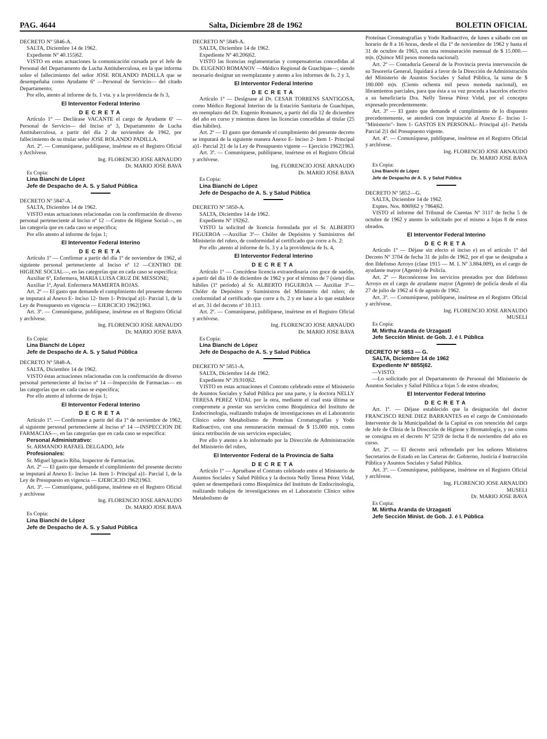PAG. 4644 Salta, Diciembre 28 de 1962 BOLETIN OFICIAL
DECRETO Nº 5846-A.
SALTA, Diciembre 14 de 1962.
Expediente Nº 40.155|62.
VISTO en estas actuaciones la comunicación cursada por el Jefe de Personal del Departamento de Lucha Antituberculosa, en la que informa sobre el fallecimiento del señor JOSE ROLANDO PADILLA que se desempeñaba como Ayudante 6º —Personal de Servicio— del citado Departamento;
Por ello, atento al informe de fs. 1 vta. y a la providencia de fs 3,
El Interventor Federal Interino
DECRETA
Artículo 1º — Declárase VACANTE el cargo de Ayudante 6º —Personal de Servicio— del Inciso nº 3, Departamento de Lucha Antituberculosa, a partir del día 2 de noviembre de 1962, por fallecimiento de su titular señor JOSE ROLANDO PADILLA.
Art. 2º. — Comuníquese, publíquese, insértese en el Registro Oficial y Archívese.
Ing. FLORENCIO JOSE ARNAUDO
Dr. MARIO JOSE BAVA
Es Copia:
Lina Bianchi de López
Jefe de Despacho de A. S. y Salud Pública
DECRETO Nº 5847-A.
SALTA, Diciembre 14 de 1962.
VISTO estas actuaciones relacionadas con la confirmación de diverso personal perteneciente al Inciso nº 12 —Centro de Higiene Social—, en las categoría que en cada caso se especifica;
Por ello atento al informe de fojas 1;
El Interventor Federal Interino
DECRETA
Artículo 1º — Confirmar a partir del día 1º de noviembre de 1962, al siguiente personal perteneciente al Inciso nº 12 —CENTRO DE HIGIENE SOCIAL—, en las categorías que en cada caso se especifica:
Auxiliar 6º, Enfermera, MARIA LUISA CRUZ DE MESSONE;
Auxiliar 1º, Ayud. Enfermera MAMERTA ROJAS.
Art. 2º — El gasto que demande el cumplimiento del presente decreto se imputará al Anexo E- Inciso 12- Item 1- Principal a)1- Parcial 1, de la Ley de Presupuesto en vigencia — EJERCICIO 1962|1963.
Art. 3º. — Comuníquese, publíquese, insértese en el Registro Oficial y archívese.
Ing. FLORENCIO JOSE ARNAUDO
Dr. MARIO JOSE BAVA
Es Copia:
Lina Bianchi de López
Jefe de Despacho de A. S. y Salud Pública
DECRETO Nº 5848-A.
SALTA, Diciembre 14 de 1962.
VISTO éstas actuaciones relacionadas con la confirmación de diverso personal perteneciente al Inciso nº 14 —Inspección de Farmacias— en las categorías que en cada caso se especifica;
Por ello atento al informe de fojas 1;
El Interventor Federal Interino
DECRETA
Artículo 1º. — Confírmase a partir del día 1º de noviembre de 1962, al siguiente personal perteneciente al Inciso nº 14 —INSPECCION DE FARMACIAS—, en las categorías que en cada caso se especifica:
Personal Administrativo:
Sr. ARMANDO RAFAEL DELGADO, Jefe
Profesionales:
Sr. Miguel Ignacio Riba, Inspector de Farmacias.
Art. 2º — El gasto que demande el cumplimiento del presente decreto se imputará al Anexo E- Inciso 14- Item 1- Principal a)1- Parcial 1, de la Ley de Presupuesto en vigencia — EJERCICIO 1962|1963.
Art. 3º. — Comuníquese, publíquese, insértese en el Registro Oficial y archívese
Ing. FLORENCIO JOSE ARNAUDO
Dr. MARIO JOSE BAVA
Es Copia:
Lina Bianchi de López
Jefe de Despacho de A. S. y Salud Pública
DECRETO Nº 5849-A.
SALTA, Diciembre 14 de 1962.
Expediente Nº 40.206|62.
VISTO las licencias reglamentarias y compensatorias concedidas al Dr. EUGENIO ROMANOV —Médico Regional de Guachipas—; siendo necesario designar un reemplazante y atento a los informes de fs. 2 y 3,
El Interventor Federal Interino
DECRETA
Artículo 1º — Desígnase al Dr. CESAR TORRENS SANTIGOSA, como Médico Regional Interino de la Estación Sanitaria de Guachipas, en reemplazo del Dr. Eugenio Romanov, a partir del día 12 de diciembre del año en curso y mientras duren las licencias concedidas al titular (25 días hábiles).
Art. 2º — El gasto que demande el cumplimiento del presente decreto se imputará de la siguiente manera Anexo E- Inciso 2- Item 1- Principal a)1- Parcial 2|1 de la Ley de Presupuesto vigente — Ejercicio 1962|1963.
Art. 3º. — Comuníquese, publíquese, insértese en el Registro Oficial y archívese.
Ing. FLORENCIO JOSE ARNAUDO
Dr. MARIO JOSE BAVA
Es Copia:
Lina Bianchi de López
Jefe de Despacho de A. S. y Salud Pública
DECRETO Nº 5850-A.
SALTA, Diciembre 14 de 1962.
Expediente Nº 192|62.
VISTO la solicitud de licencia formulada por el Sr. ALBERTO FIGUEROA —Auxiliar 3º— Chófer de Depósitos y Suministros del Ministerio del rubro, de conformidad al certificado que corre a fs. 2:
Por ello ,atento al informe de fs. 3 y a la providencia de fs. 4,
El Interventor Federal Interino
DECRETA
Artículo 1º — Concédese licencia extraordinaria con goce de sueldo, a partir del día 10 de diciembre de 1962 y por el término de 7 (siete) días hábiles (1º período) al Sr. ALBERTO FIGUEROA — Auxiliar 3º— Chófer de Depósitos y Suministros del Ministerio del rubro; de conformidad al certificado que corre a fs. 2 y en base a lo que establece el art. 31 del decreto nº 10.113.
Art. 2º. — Comuníquese, publíquese, insértese en el Registro Oficial y archívese.
Ing. FLORENCIO JOSE ARNAUDO
Dr. MARIO JOSE BAVA
Es Copia:
Lina Bianchi de López
Jefe de Despacho de A. S. y Salud Pública
DECRETO Nº 5851-A.
SALTA, Diciembre 14 de 1962.
Expediente Nº 39.910|62.
VISTO en estas actuaciones el Contrato celebrado entre el Ministerio de Asuntos Sociales y Salud Pública por una parte, y la doctora NELLY TERESA PEREZ VIDAL por la otra, mediante el cual esta última se compromete a prestar sus servicios como Bioquímica del Instituto de Endocrinología, realizando trabajos de investigaciones en el Laboratorio Clínico sobre Metabolismo de Proteínas Cromatografías y Yodo Radioactivo, con una remuneración mensual de $ 15.000 m|n. como única retribución de sus servicios especiales;
Por ello y atento a lo informado por la Dirección de Administración del Ministerio del rubro,
El Interventor Federal de la Provincia de Salta
DECRETA
Artículo 1º — Apruébase el Contrato celebrado entre el Ministerio de Asuntos Sociales y Salud Pública y la doctora Nelly Teresa Pérez Vidal, quien se desempeñará como Bioquímica del Instituto de Endocrinología, realizando trabajos de investigaciones en el Laboratorio Clínico sobre Metabolismo de
Proteínas Cromatografías y Yodo Radioactivo, de lunes a sábado con un horario de 8 a 16 horas, desde el día 1º de noviembre de 1962 y hasta el 31 de octubre de 1963, con una remuneración mensual de $ 15.000.— m|n. (Quince Mil pesos moneda nacional).
Art. 2º — Contaduría General de la Provincia previa intervención de su Tesorería General, liquidará a favor de la Dirección de Administración del Ministerio de Asuntos Sociales y Salud Pública, la suma de $ 180.000 m|n. (Ciento ochenta mil pesos moneda nacional), en libramientos parciales, para que ésta a su vez proceda a hacerlos efectivo a su beneficiaria Dra. Nelly Teresa Pérez Vidal, por el concepto expresado precedentemente.
Art. 3º — El gasto que demande el cumplimiento de lo dispuesto precedentemente, se atenderá con imputación al Anexo E- Inciso 1- "Ministerio"- Item 1- GASTOS EN PERSONAL- Principal a)1- Partida Parcial 2|1 del Presupuesto vigente.
Art. 4º. — Comuníquese, publíquese, insértese en el Registro Oficial y archívese.
Ing. FLORENCIO JOSE ARNAUDO
Dr. MARIO JOSE BAVA
Es Copia:
Lina Bianchi de López
Jefe de Despacho de A. S. y Salud Pública
DECRETO Nº 5852—G.
SALTA, Diciembre 14 de 1962.
Exptes. Nos. 8069|62 y 7864|62.
VISTO el informe del Tribunal de Cuentas Nº 3117 de fecha 5 de octubre de 1962 y atento lo solicitado por el mismo a fojas 8 de estos obrados.
El Interventor Federal Interino
DECRETA
Artículo 1º — Déjase sin efecto el inciso e) en el artículo 1º del Decreto Nº 3704 de fecha 31 de julio de 1962, por el que se designaba a don Ildefonso Arroyo (clase 1915 — M. I. Nº 3.884.009), en el cargo de ayudante mayor (Agente) de Policía.
Art. 2º — Reconócense los servicios prestados por don Ildefonso Arroyo en el cargo de ayudante mayor (Agente) de policía desde el día 27 de julio de 1962 al 6 de agosto de 1962.
Art. 3º. — Comuníquese, publíquese, insértese en el Registro Oficial y archívese.
Ing. FLORENCIO JOSE ARNAUDO
MUSELI
Es Copia:
M. Mirtha Aranda de Urzagasti
Jefe Sección Minist. de Gob. J. é I. Pública
DECRETO Nº 5853 — G.
SALTA, Diciembre 14 de 1962
Expediente Nº 8855|62.
—VISTO:
—Lo solicitado por el Departamento de Personal del Ministerio de Asuntos Sociales y Salud Pública a fojas 5 de estos obrados;
El Interventor Federal Interino
DECRETA
Art. 1º. — Déjase establecido que la designación del doctor FRANCISCO RENE DIEZ BARRANTES en el cargo de Comisionado Interventor de la Municipalidad de la Capital es con retención del cargo de Jefe de Clínia de la Dirección de Higiene y Bromatología, y no como se consigna en el decreto Nº 5259 de fecha 8 de noviembre del año en curso.
Art. 2º. — El decreto será refrendado por los señores Ministros Secretarios de Estado en las Carteras de: Gobierno, Justicia é Instrucción Pública y Asuntos Sociales y Salud Pública.
Art. 3º. — Comuníquese, publíquese, insértese en el Registro Oficial y archívese.
Ing. FLORENCIO JOSE ARNAUDO
MUSELI
Dr. MARIO JOSE BAVA
Es Copia:
M. Mirtha Aranda de Urzagasti
Jefe Sección Minist. de Gob. J. é I. Pública